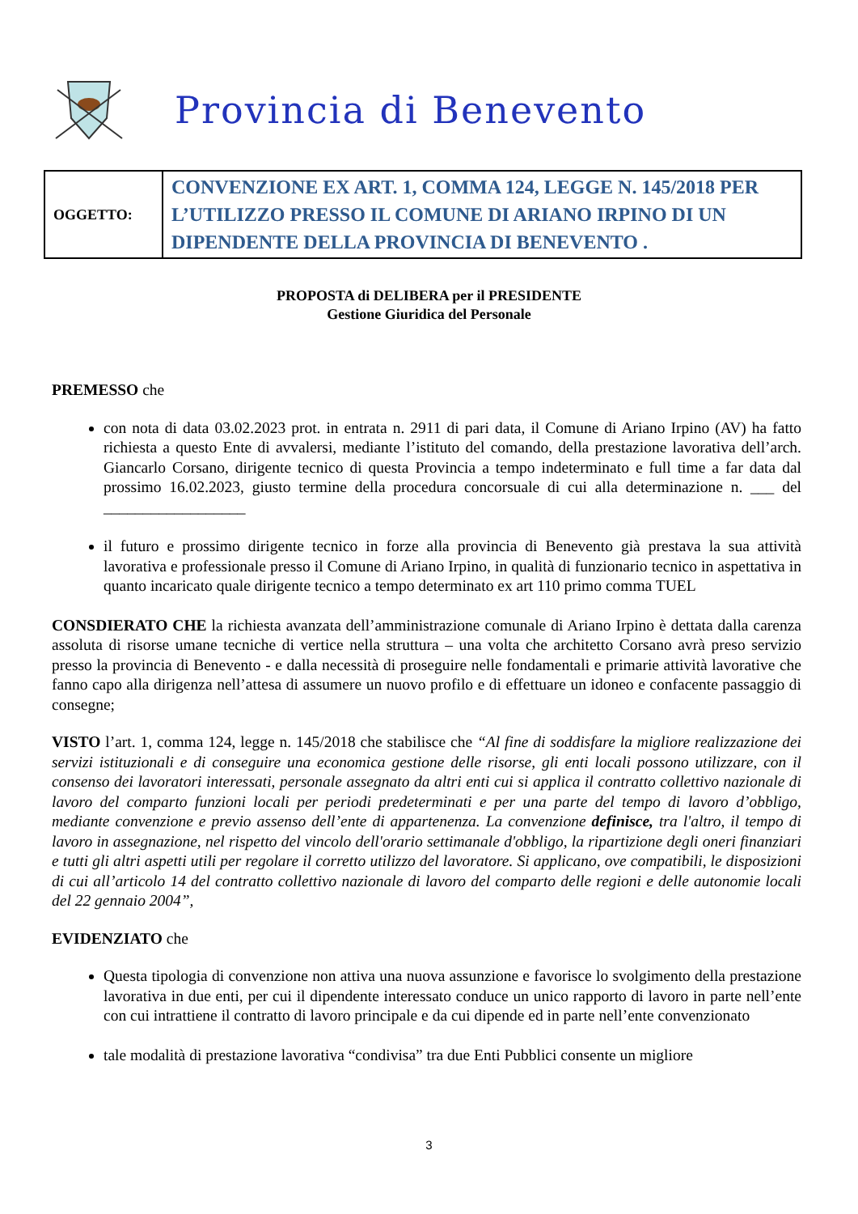Provincia di Benevento
| OGGETTO: | CONVENZIONE EX ART. 1, COMMA 124, LEGGE N. 145/2018 PER L’UTILIZZO PRESSO IL COMUNE DI ARIANO IRPINO DI UN DIPENDENTE DELLA PROVINCIA DI BENEVENTO . |
PROPOSTA di DELIBERA per il PRESIDENTE
Gestione Giuridica del Personale
PREMESSO che
con nota di data 03.02.2023 prot. in entrata n. 2911 di pari data, il Comune di Ariano Irpino (AV) ha fatto richiesta a questo Ente di avvalersi, mediante l’istituto del comando, della prestazione lavorativa dell’arch. Giancarlo Corsano, dirigente tecnico di questa Provincia a tempo indeterminato e full time a far data dal prossimo 16.02.2023, giusto termine della procedura concorsuale di cui alla determinazione n. ___ del __________________
il futuro e prossimo dirigente tecnico in forze alla provincia di Benevento già prestava la sua attività lavorativa e professionale presso il Comune di Ariano Irpino, in qualità di funzionario tecnico in aspettativa in quanto incaricato quale dirigente tecnico a tempo determinato ex art 110 primo comma TUEL
CONSDIERATO CHE la richiesta avanzata dell’amministrazione comunale di Ariano Irpino è dettata dalla carenza assoluta di risorse umane tecniche di vertice nella struttura – una volta che architetto Corsano avrà preso servizio presso la provincia di Benevento - e dalla necessità di proseguire nelle fondamentali e primarie attività lavorative che fanno capo alla dirigenza nell’attesa di assumere un nuovo profilo e di effettuare un idoneo e confacente passaggio di consegne;
VISTO l’art. 1, comma 124, legge n. 145/2018 che stabilisce che “Al fine di soddisfare la migliore realizzazione dei servizi istituzionali e di conseguire una economica gestione delle risorse, gli enti locali possono utilizzare, con il consenso dei lavoratori interessati, personale assegnato da altri enti cui si applica il contratto collettivo nazionale di lavoro del comparto funzioni locali per periodi predeterminati e per una parte del tempo di lavoro d’obbligo, mediante convenzione e previo assenso dell’ente di appartenenza. La convenzione definisce, tra l'altro, il tempo di lavoro in assegnazione, nel rispetto del vincolo dell'orario settimanale d'obbligo, la ripartizione degli oneri finanziari e tutti gli altri aspetti utili per regolare il corretto utilizzo del lavoratore. Si applicano, ove compatibili, le disposizioni di cui all’articolo 14 del contratto collettivo nazionale di lavoro del comparto delle regioni e delle autonomie locali del 22 gennaio 2004”,
EVIDENZIATO che
Questa tipologia di convenzione non attiva una nuova assunzione e favorisce lo svolgimento della prestazione lavorativa in due enti, per cui il dipendente interessato conduce un unico rapporto di lavoro in parte nell’ente con cui intrattiene il contratto di lavoro principale e da cui dipende ed in parte nell’ente convenzionato
tale modalità di prestazione lavorativa “condivisa” tra due Enti Pubblici consente un migliore
3